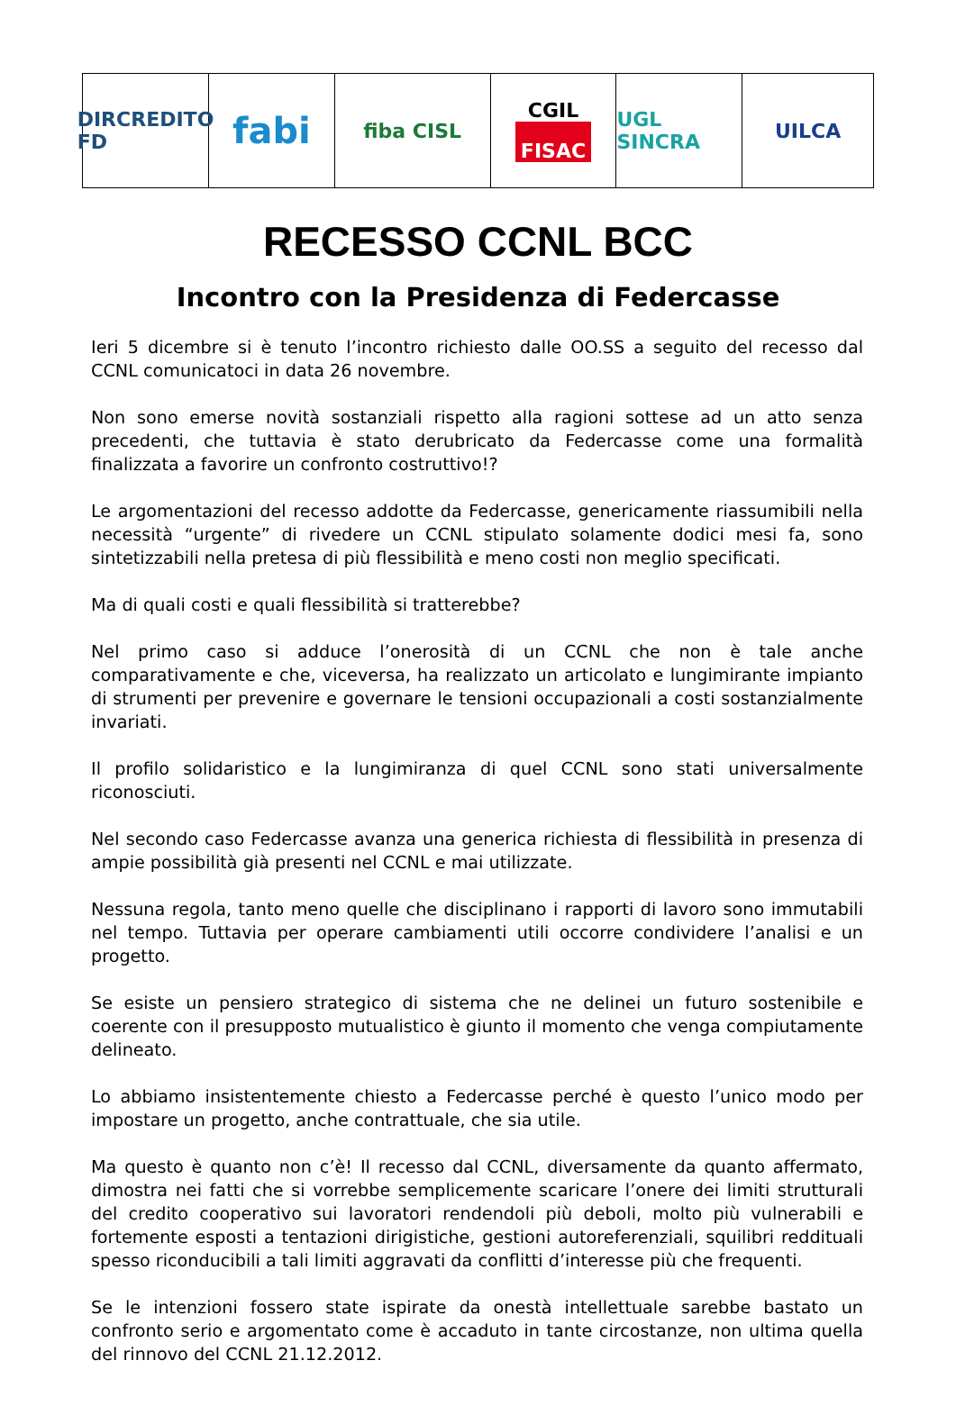DIRCREDITO FD
fabi
fiba CISL CGIL
FISAC
UGL SINCRA UILCA
RECESSO CCNL BCC
Incontro con la Presidenza di Federcasse
Ieri 5 dicembre si è tenuto l’incontro richiesto dalle OO.SS a seguito del recesso dal CCNL comunicatoci in data 26 novembre.
Non sono emerse novità sostanziali rispetto alla ragioni sottese ad un atto senza precedenti, che tuttavia è stato derubricato da Federcasse come una formalità finalizzata a favorire un confronto costruttivo!?
Le argomentazioni del recesso addotte da Federcasse, genericamente riassumibili nella necessità “urgente” di rivedere un CCNL stipulato solamente dodici mesi fa, sono sintetizzabili nella pretesa di più flessibilità e meno costi non meglio specificati.
Ma di quali costi e quali flessibilità si tratterebbe?
Nel primo caso si adduce l’onerosità di un CCNL che non è tale anche comparativamente e che, viceversa, ha realizzato un articolato e lungimirante impianto di strumenti per prevenire e governare le tensioni occupazionali a costi sostanzialmente invariati.
Il profilo solidaristico e la lungimiranza di quel CCNL sono stati universalmente riconosciuti.
Nel secondo caso Federcasse avanza una generica richiesta di flessibilità in presenza di ampie possibilità già presenti nel CCNL e mai utilizzate.
Nessuna regola, tanto meno quelle che disciplinano i rapporti di lavoro sono immutabili nel tempo. Tuttavia per operare cambiamenti utili occorre condividere l’analisi e un progetto.
Se esiste un pensiero strategico di sistema che ne delinei un futuro sostenibile e coerente con il presupposto mutualistico è giunto il momento che venga compiutamente delineato.
Lo abbiamo insistentemente chiesto a Federcasse perché è questo l’unico modo per impostare un progetto, anche contrattuale, che sia utile.
Ma questo è quanto non c’è! Il recesso dal CCNL, diversamente da quanto affermato, dimostra nei fatti che si vorrebbe semplicemente scaricare l’onere dei limiti strutturali del credito cooperativo sui lavoratori rendendoli più deboli, molto più vulnerabili e fortemente esposti a tentazioni dirigistiche, gestioni autoreferenziali, squilibri reddituali spesso riconducibili a tali limiti aggravati da conflitti d’interesse più che frequenti.
Se le intenzioni fossero state ispirate da onestà intellettuale sarebbe bastato un confronto serio e argomentato come è accaduto in tante circostanze, non ultima quella del rinnovo del CCNL 21.12.2012.